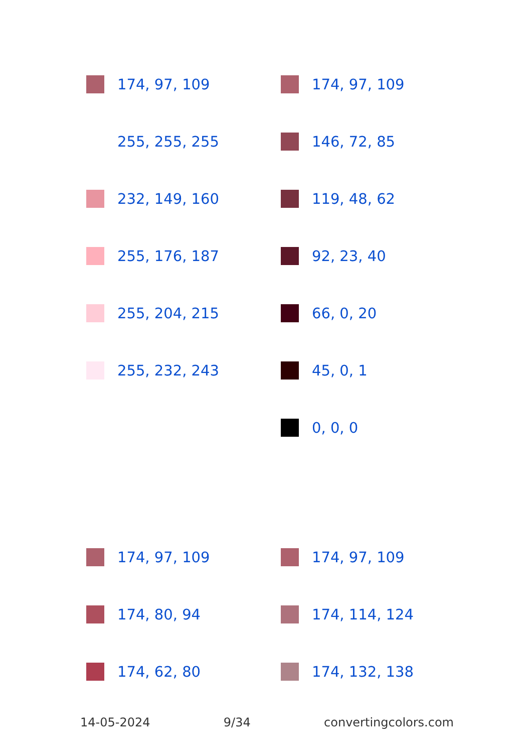174, 97, 109
255, 255, 255
232, 149, 160
255, 176, 187
255, 204, 215
255, 232, 243
174, 97, 109
146, 72, 85
119, 48, 62
92, 23, 40
66, 0, 20
45, 0, 1
0, 0, 0
174, 97, 109
174, 80, 94
174, 62, 80
174, 97, 109
174, 114, 124
174, 132, 138
14-05-2024 9/34 convertingcolors.com